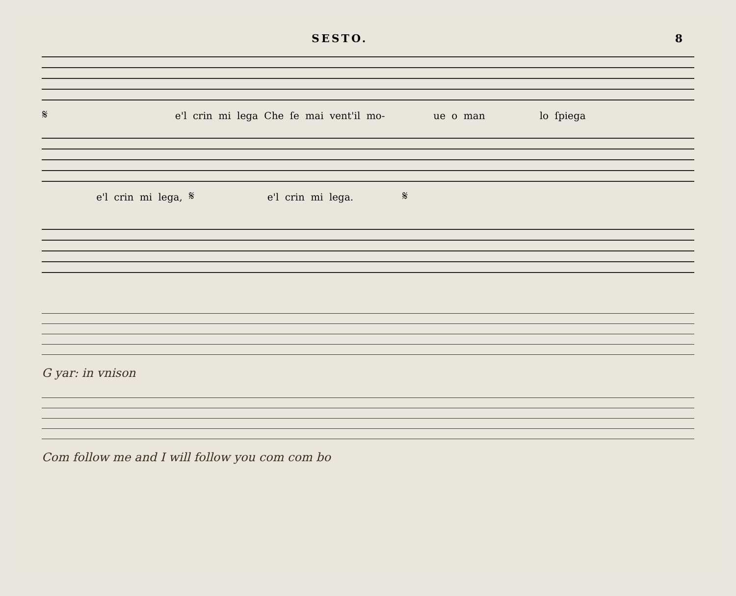SESTO. 8
𝄋 e'l crin mi lega Che ſe mai vent'il mo- ue o man lo ſpiega
e'l crin mi lega, 𝄋 e'l crin mi lega. 𝄋
G yar: in vnison
Com follow me and I will follow you com com bo